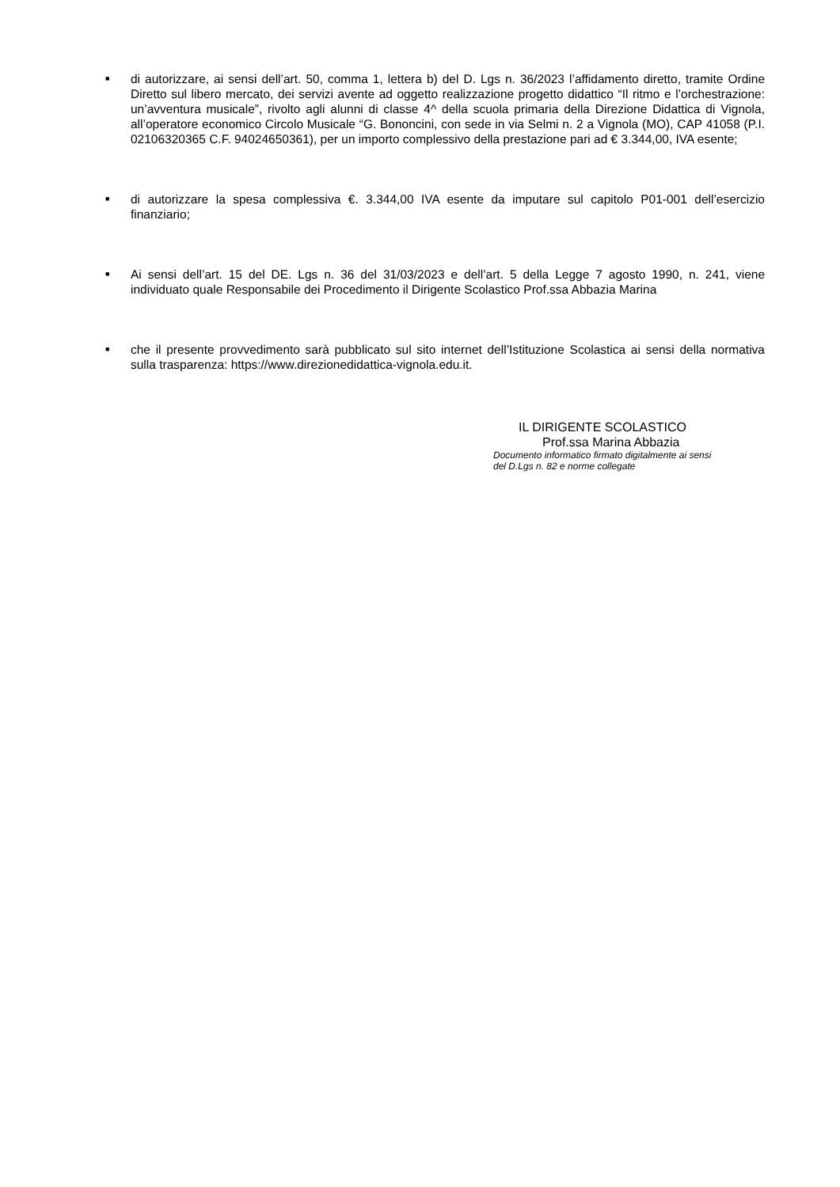■
di autorizzare, ai sensi dell’art. 50, comma 1, lettera b) del D. Lgs n. 36/2023 l’affidamento diretto, tramite Ordine Diretto sul libero mercato, dei servizi avente ad oggetto realizzazione progetto didattico “Il ritmo e l’orchestrazione: un’avventura musicale”, rivolto agli alunni di classe 4^ della scuola primaria della Direzione Didattica di Vignola, all’operatore economico Circolo Musicale “G. Bononcini, con sede in via Selmi n. 2 a Vignola (MO), CAP 41058 (P.I. 02106320365 C.F. 94024650361), per un importo complessivo della prestazione pari ad € 3.344,00, IVA esente;
■
di autorizzare la spesa complessiva €. 3.344,00 IVA esente da imputare sul capitolo P01-001 dell’esercizio finanziario;
■
Ai sensi dell’art. 15 del DE. Lgs n. 36 del 31/03/2023 e dell’art. 5 della Legge 7 agosto 1990, n. 241, viene individuato quale Responsabile dei Procedimento il Dirigente Scolastico Prof.ssa Abbazia Marina
■
che il presente provvedimento sarà pubblicato sul sito internet dell’Istituzione Scolastica ai sensi della normativa sulla trasparenza: https://www.direzionedidattica-vignola.edu.it.
IL DIRIGENTE SCOLASTICO
Prof.ssa Marina Abbazia
Documento informatico firmato digitalmente ai sensi
del D.Lgs n. 82 e norme collegate